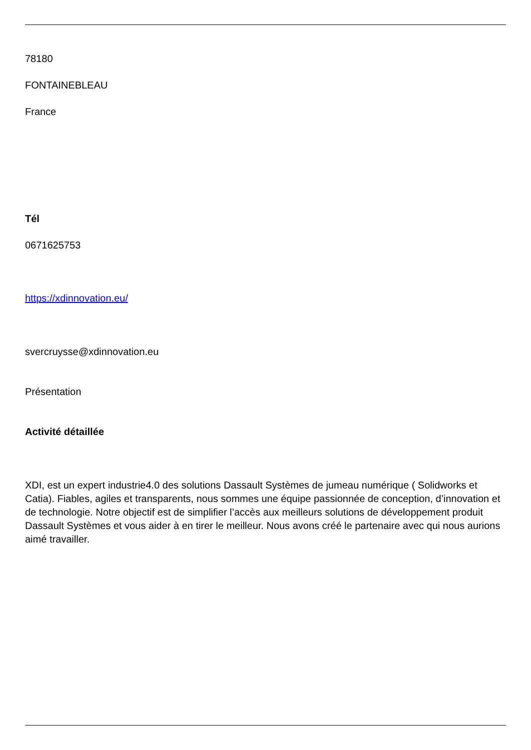78180
FONTAINEBLEAU
France
Tél
0671625753
https://xdinnovation.eu/
svercruysse@xdinnovation.eu
Présentation
Activité détaillée
XDI, est un expert industrie4.0 des solutions Dassault Systèmes de jumeau numérique ( Solidworks et Catia). Fiables, agiles et transparents, nous sommes une équipe passionnée de conception, d’innovation et de technologie. Notre objectif est de simplifier l’accès aux meilleurs solutions de développement produit Dassault Systèmes et vous aider à en tirer le meilleur. Nous avons créé le partenaire avec qui nous aurions aimé travailler.